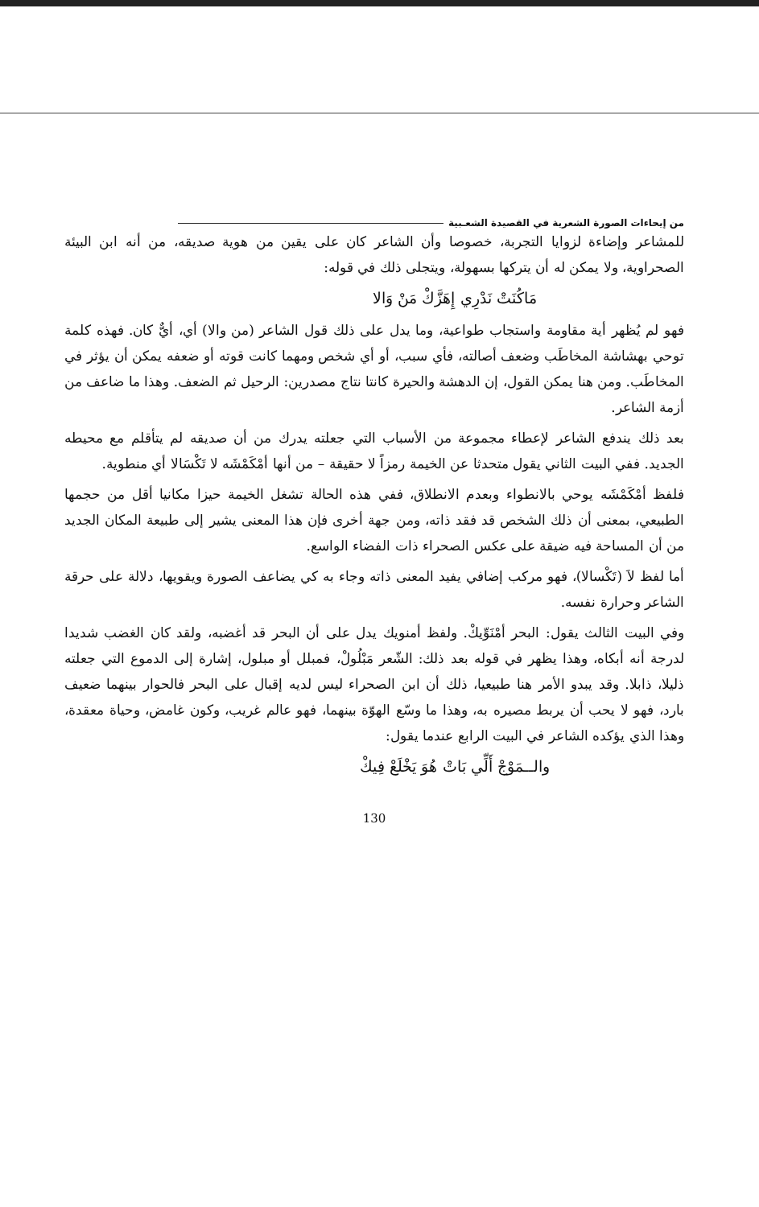من إيحاءات الصورة الشعرية في القصيدة الشعـبية
للمشاعر وإضاءة لزوايا التجربة، خصوصا وأن الشاعر كان على يقين من هوية صديقه، من أنه ابن البيئة الصحراوية، ولا يمكن له أن يتركها بسهولة، ويتجلى ذلك في قوله:
مَاكُنَتْ نَدْرِي إِهَزَّكْ مَنْ وَالا
فهو لم يُظهر أية مقاومة واستجاب طواعية، وما يدل على ذلك قول الشاعر (من والا) أي، أيٌّ كان. فهذه كلمة توحي بهشاشة المخاطَب وضعف أصالته، فأي سبب، أو أي شخص ومهما كانت قوته أو ضعفه يمكن أن يؤثر في المخاطَب. ومن هنا يمكن القول، إن الدهشة والحيرة كانتا نتاج مصدرين: الرحيل ثم الضعف. وهذا ما ضاعف من أزمة الشاعر.
بعد ذلك يندفع الشاعر لإعطاء مجموعة من الأسباب التي جعلته يدرك من أن صديقه لم يتأقلم مع محيطه الجديد. ففي البيت الثاني يقول متحدثا عن الخيمة رمزاً لا حقيقة – من أنها أمْكَمْشَه لا تَكْسَالا أي منطوية.
فلفظ أمْكَمْشَه يوحي بالانطواء وبعدم الانطلاق، ففي هذه الحالة تشغل الخيمة حيزا مكانيا أقل من حجمها الطبيعي، بمعنى أن ذلك الشخص قد فقد ذاته، ومن جهة أخرى فإن هذا المعنى يشير إلى طبيعة المكان الجديد من أن المساحة فيه ضيقة على عكس الصحراء ذات الفضاء الواسع.
أما لفظ لاَ (تَكْسالا)، فهو مركب إضافي يفيد المعنى ذاته وجاء به كي يضاعف الصورة ويقويها، دلالة على حرقة الشاعر وحرارة نفسه.
وفي البيت الثالث يقول: البحر أمْنَوِّيكْ. ولفظ أمنويك يدل على أن البحر قد أغضبه، ولقد كان الغضب شديدا لدرجة أنه أبكاه، وهذا يظهر في قوله بعد ذلك: الشّعر مَبْلُولْ، فمبلل أو مبلول، إشارة إلى الدموع التي جعلته ذليلا، ذابلا. وقد يبدو الأمر هنا طبيعيا، ذلك أن ابن الصحراء ليس لديه إقبال على البحر فالحوار بينهما ضعيف بارد، فهو لا يحب أن يربط مصيره به، وهذا ما وسّع الهوّة بينهما، فهو عالم غريب، وكون غامض، وحياة معقدة، وهذا الذي يؤكده الشاعر في البيت الرابع عندما يقول:
والــمَوْجْ أَلِّي بَاتْ هُوَ يَخْلَعْ فِيكْ
130